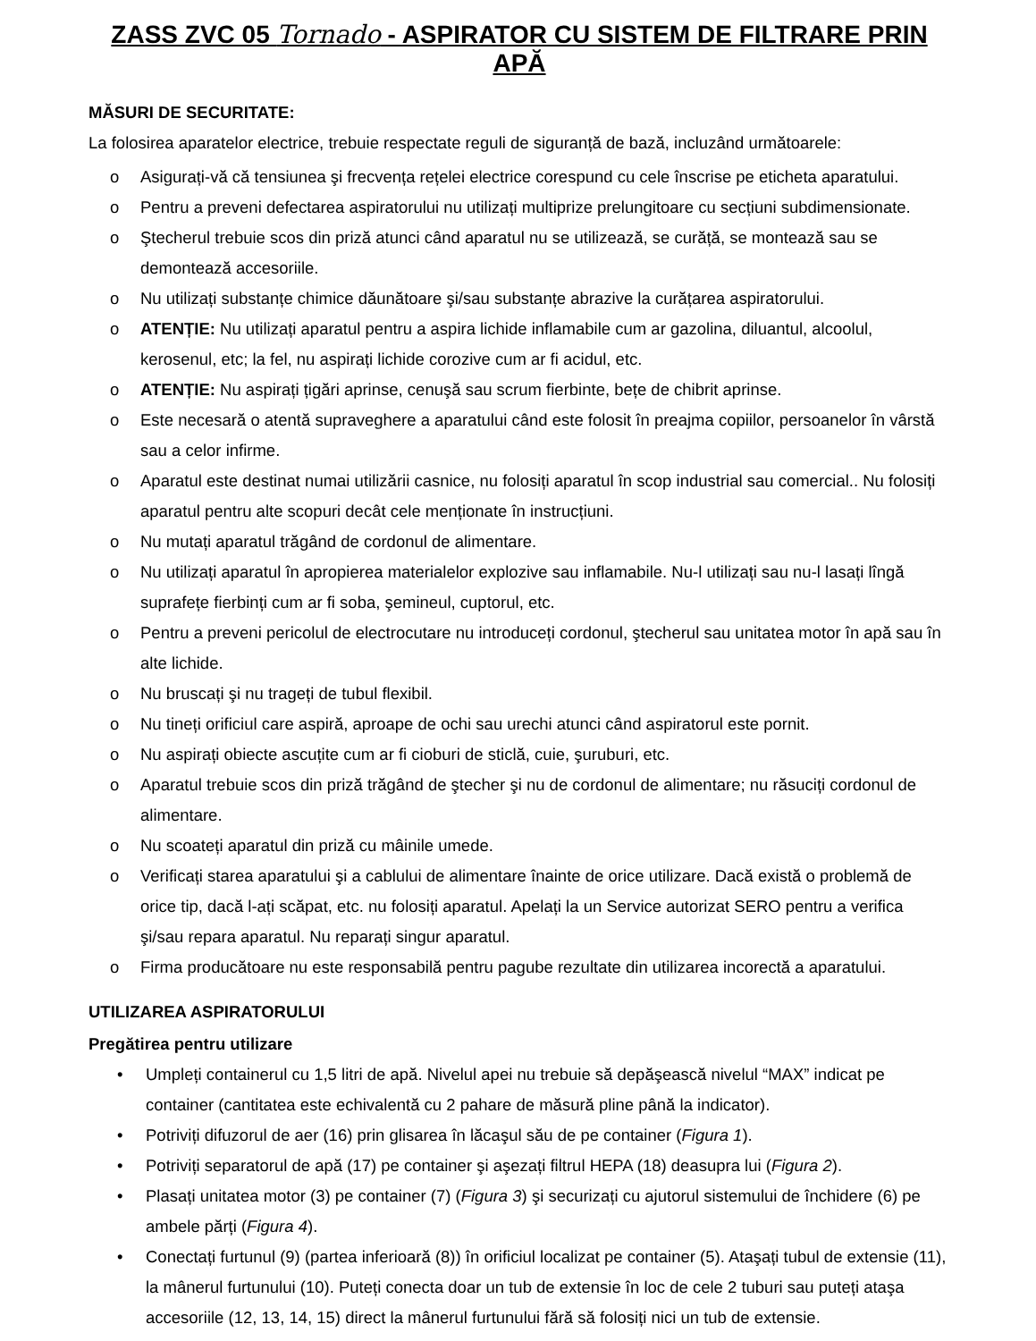ZASS ZVC 05 Tornado - ASPIRATOR CU SISTEM DE FILTRARE PRIN APĂ
MĂSURI DE SECURITATE:
La folosirea aparatelor electrice, trebuie respectate reguli de siguranță de bază, incluzând următoarele:
o Asigurați-vă că tensiunea şi frecvența rețelei electrice corespund cu cele înscrise pe eticheta aparatului.
o Pentru a preveni defectarea aspiratorului nu utilizați multiprize prelungitoare cu secțiuni subdimensionate.
o Ştecherul trebuie scos din priză atunci când aparatul nu se utilizează, se curăță, se montează sau se demontează accesoriile.
o Nu utilizați substanțe chimice dăunătoare şi/sau substanțe abrazive la curățarea aspiratorului.
o ATENȚIE: Nu utilizați aparatul pentru a aspira lichide inflamabile cum ar gazolina, diluantul, alcoolul, kerosenul, etc; la fel, nu aspirați lichide corozive cum ar fi acidul, etc.
o ATENȚIE: Nu aspirați țigări aprinse, cenuşă sau scrum fierbinte, bețe de chibrit aprinse.
o Este necesară o atentă supraveghere a aparatului când este folosit în preajma copiilor, persoanelor în vârstă sau a celor infirme.
o Aparatul este destinat numai utilizării casnice, nu folosiți aparatul în scop industrial sau comercial.. Nu folosiți aparatul pentru alte scopuri decât cele menționate în instrucțiuni.
o Nu mutați aparatul trăgând de cordonul de alimentare.
o Nu utilizați aparatul în apropierea materialelor explozive sau inflamabile. Nu-l utilizați sau nu-l lasați lîngă suprafețe fierbinți cum ar fi soba, şemineul, cuptorul, etc.
o Pentru a preveni pericolul de electrocutare nu introduceți cordonul, ştecherul sau unitatea motor în apă sau în alte lichide.
o Nu bruscați şi nu trageți de tubul flexibil.
o Nu tineți orificiul care aspiră, aproape de ochi sau urechi atunci când aspiratorul este pornit.
o Nu aspirați obiecte ascuțite cum ar fi cioburi de sticlă, cuie, şuruburi, etc.
o Aparatul trebuie scos din priză trăgând de ştecher şi nu de cordonul de alimentare; nu răsuciți cordonul de alimentare.
o Nu scoateți aparatul din priză cu mâinile umede.
o Verificați starea aparatului şi a cablului de alimentare înainte de orice utilizare. Dacă există o problemă de orice tip, dacă l-ați scăpat, etc. nu folosiți aparatul. Apelați la un Service autorizat SERO pentru a verifica şi/sau repara aparatul. Nu reparați singur aparatul.
o Firma producătoare nu este responsabilă pentru pagube rezultate din utilizarea incorectă a aparatului.
UTILIZAREA ASPIRATORULUI
Pregătirea pentru utilizare
• Umpleți containerul cu 1,5 litri de apă. Nivelul apei nu trebuie să depăşească nivelul “MAX” indicat pe container (cantitatea este echivalentă cu 2 pahare de măsură pline până la indicator).
• Potriviți difuzorul de aer (16) prin glisarea în lăcaşul său de pe container (Figura 1).
• Potriviți separatorul de apă (17) pe container şi aşezați filtrul HEPA (18) deasupra lui (Figura 2).
• Plasați unitatea motor (3) pe container (7) (Figura 3) şi securizați cu ajutorul sistemului de închidere (6) pe ambele părți (Figura 4).
• Conectați furtunul (9) (partea inferioară (8)) în orificiul localizat pe container (5). Ataşați tubul de extensie (11), la mânerul furtunului (10). Puteți conecta doar un tub de extensie în loc de cele 2 tuburi sau puteți ataşa accesoriile (12, 13, 14, 15) direct la mânerul furtunului fără să folosiți nici un tub de extensie.